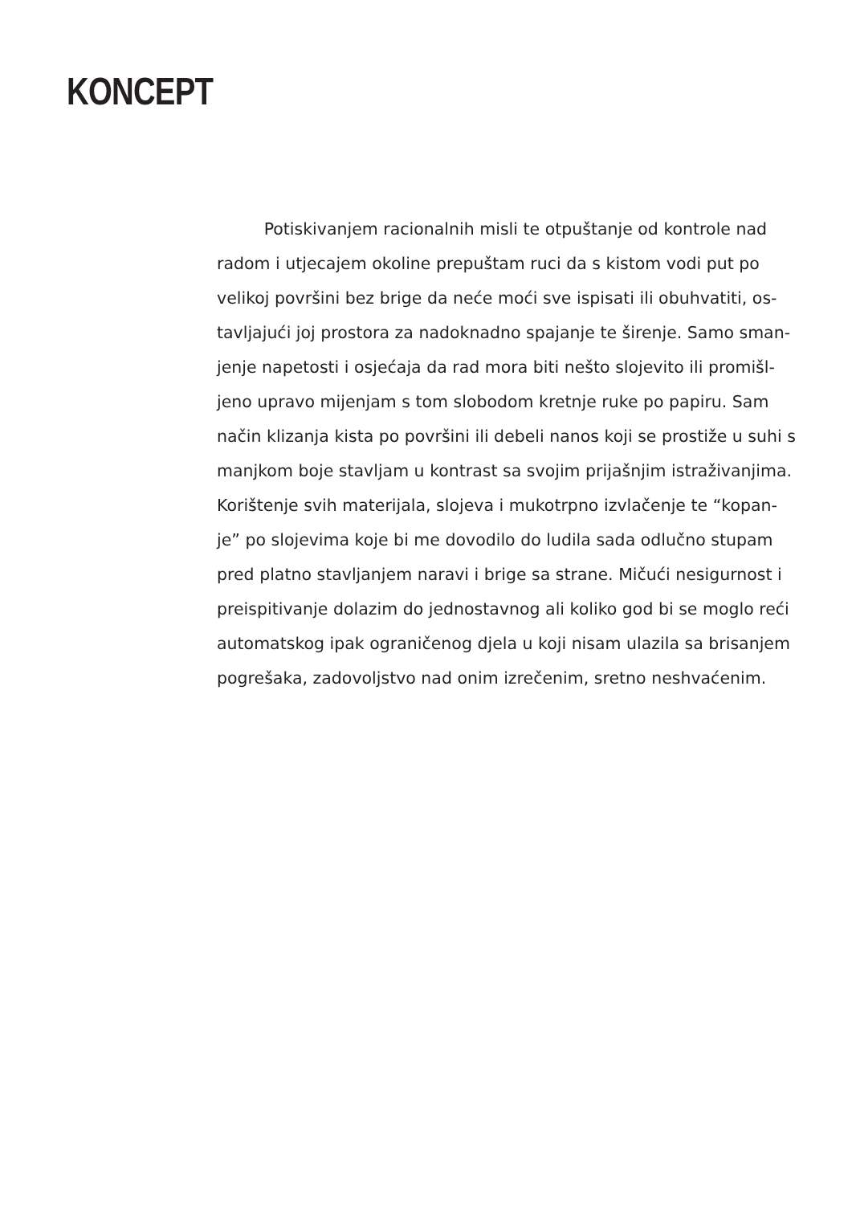KONCEPT
Potiskivanjem racionalnih misli te otpuštanje od kontrole nad
radom i utjecajem okoline prepuštam ruci da s kistom vodi put po
velikoj površini bez brige da neće moći sve ispisati ili obuhvatiti, os-
tavljajući joj prostora za nadoknadno spajanje te širenje. Samo sman-
jenje napetosti i osjećaja da rad mora biti nešto slojevito ili promišl-
jeno upravo mijenjam s tom slobodom kretnje ruke po papiru. Sam
način klizanja kista po površini ili debeli nanos koji se prostiže u suhi s
manjkom boje stavljam u kontrast sa svojim prijašnjim istraživanjima.
Korištenje svih materijala, slojeva i mukotrpno izvlačenje te “kopan-
je” po slojevima koje bi me dovodilo do ludila sada odlučno stupam
pred platno stavljanjem naravi i brige sa strane. Mičući nesigurnost i
preispitivanje dolazim do jednostavnog ali koliko god bi se moglo reći
automatskog ipak ograničenog djela u koji nisam ulazila sa brisanjem
pogrešaka, zadovoljstvo nad onim izrečenim, sretno neshvaćenim.